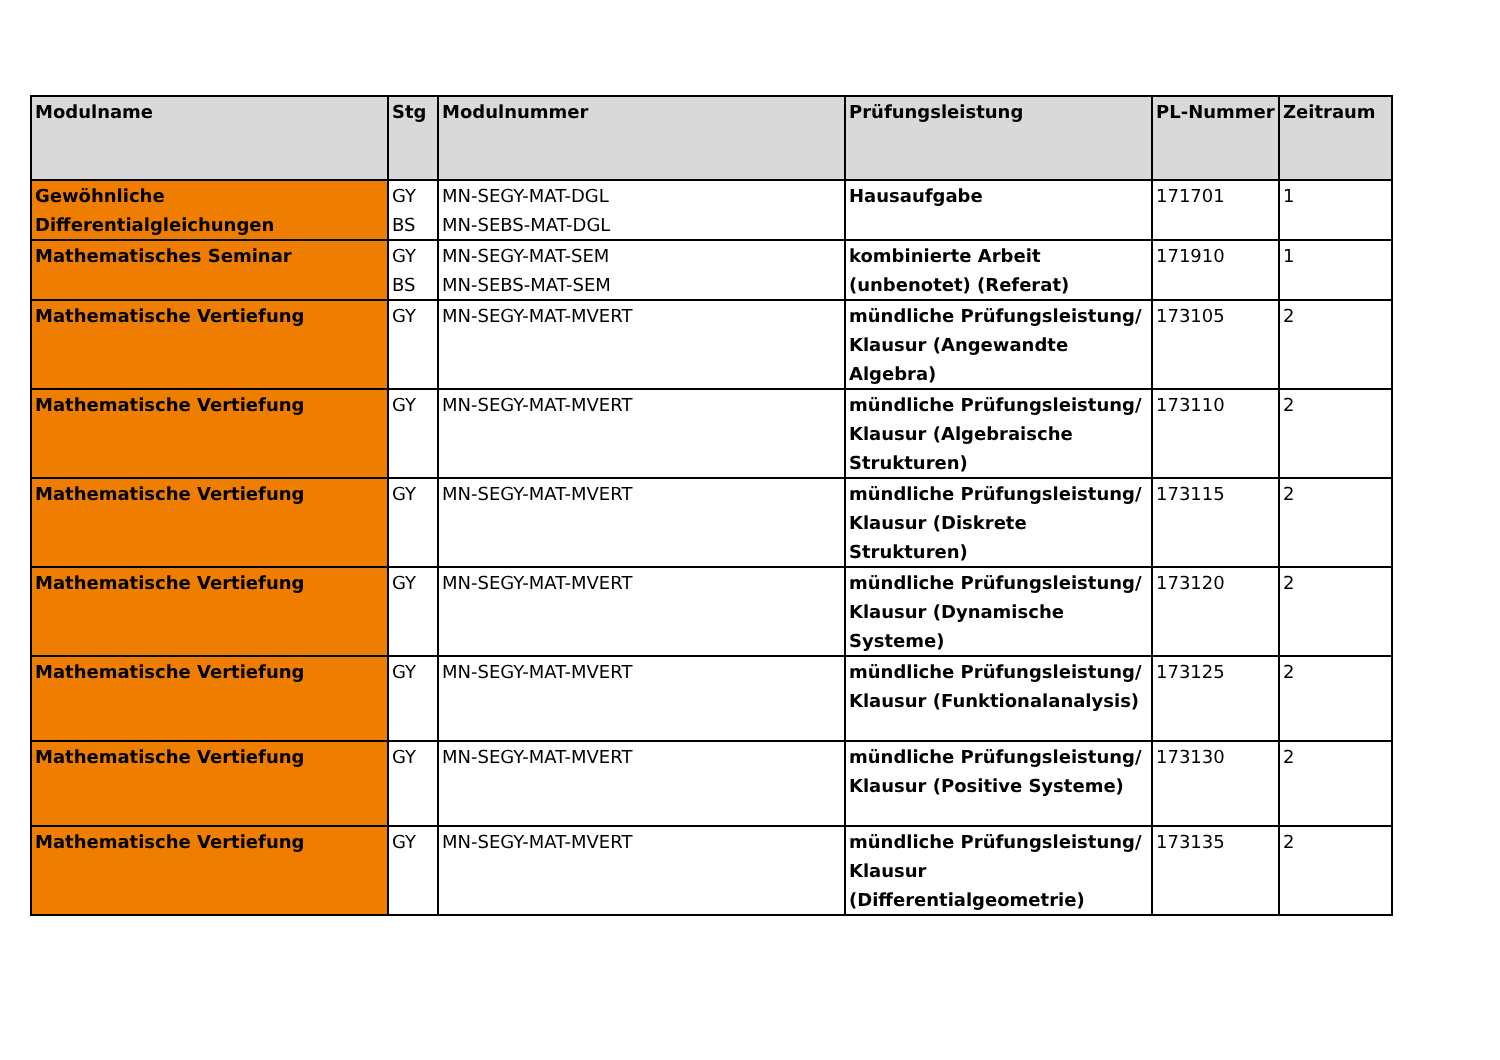| Modulname | Stg | Modulnummer | Prüfungsleistung | PL-Nummer | Zeitraum |
| --- | --- | --- | --- | --- | --- |
| Gewöhnliche Differentialgleichungen | GY BS | MN-SEGY-MAT-DGL MN-SEBS-MAT-DGL | Hausaufgabe | 171701 | 1 |
| Mathematisches Seminar | GY BS | MN-SEGY-MAT-SEM MN-SEBS-MAT-SEM | kombinierte Arbeit (unbenotet) (Referat) | 171910 | 1 |
| Mathematische Vertiefung | GY | MN-SEGY-MAT-MVERT | mündliche Prüfungsleistung/ Klausur (Angewandte Algebra) | 173105 | 2 |
| Mathematische Vertiefung | GY | MN-SEGY-MAT-MVERT | mündliche Prüfungsleistung/ Klausur (Algebraische Strukturen) | 173110 | 2 |
| Mathematische Vertiefung | GY | MN-SEGY-MAT-MVERT | mündliche Prüfungsleistung/ Klausur (Diskrete Strukturen) | 173115 | 2 |
| Mathematische Vertiefung | GY | MN-SEGY-MAT-MVERT | mündliche Prüfungsleistung/ Klausur (Dynamische Systeme) | 173120 | 2 |
| Mathematische Vertiefung | GY | MN-SEGY-MAT-MVERT | mündliche Prüfungsleistung/ Klausur (Funktionalanalysis) | 173125 | 2 |
| Mathematische Vertiefung | GY | MN-SEGY-MAT-MVERT | mündliche Prüfungsleistung/ Klausur (Positive Systeme) | 173130 | 2 |
| Mathematische Vertiefung | GY | MN-SEGY-MAT-MVERT | mündliche Prüfungsleistung/ Klausur (Differentialgeometrie) | 173135 | 2 |